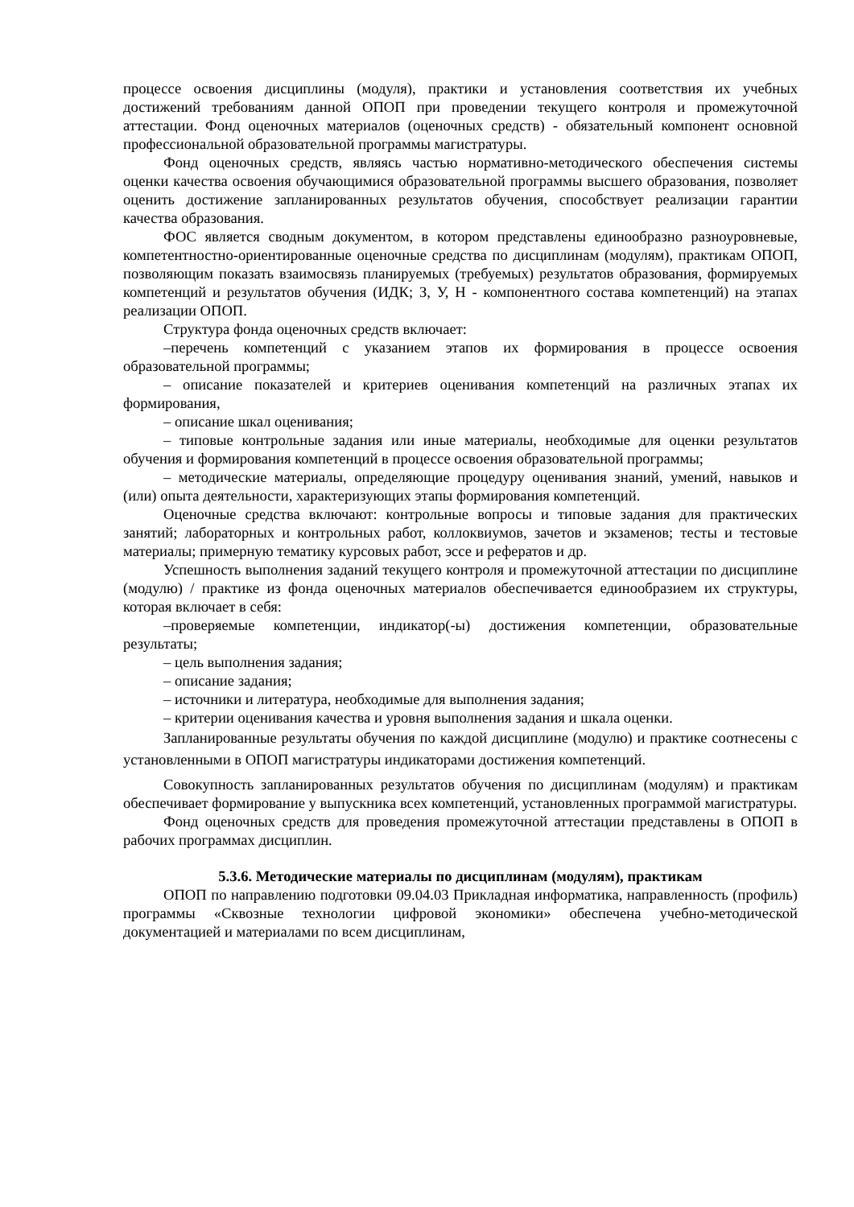процессе освоения дисциплины (модуля), практики и установления соответствия их учебных достижений требованиям данной ОПОП при проведении текущего контроля и промежуточной аттестации. Фонд оценочных материалов (оценочных средств) - обязательный компонент основной профессиональной образовательной программы магистратуры.
Фонд оценочных средств, являясь частью нормативно-методического обеспечения системы оценки качества освоения обучающимися образовательной программы высшего образования, позволяет оценить достижение запланированных результатов обучения, способствует реализации гарантии качества образования.
ФОС является сводным документом, в котором представлены единообразно разноуровневые, компетентностно-ориентированные оценочные средства по дисциплинам (модулям), практикам ОПОП, позволяющим показать взаимосвязь планируемых (требуемых) результатов образования, формируемых компетенций и результатов обучения (ИДК; З, У, Н - компонентного состава компетенций) на этапах реализации ОПОП.
Структура фонда оценочных средств включает:
–перечень компетенций с указанием этапов их формирования в процессе освоения образовательной программы;
– описание показателей и критериев оценивания компетенций на различных этапах их формирования,
– описание шкал оценивания;
– типовые контрольные задания или иные материалы, необходимые для оценки результатов обучения и формирования компетенций в процессе освоения образовательной программы;
– методические материалы, определяющие процедуру оценивания знаний, умений, навыков и (или) опыта деятельности, характеризующих этапы формирования компетенций.
Оценочные средства включают: контрольные вопросы и типовые задания для практических занятий; лабораторных и контрольных работ, коллоквиумов, зачетов и экзаменов; тесты и тестовые материалы; примерную тематику курсовых работ, эссе и рефератов и др.
Успешность выполнения заданий текущего контроля и промежуточной аттестации по дисциплине (модулю) / практике из фонда оценочных материалов обеспечивается единообразием их структуры, которая включает в себя:
–проверяемые компетенции, индикатор(-ы) достижения компетенции, образовательные результаты;
– цель выполнения задания;
– описание задания;
– источники и литература, необходимые для выполнения задания;
– критерии оценивания качества и уровня выполнения задания и шкала оценки.
Запланированные результаты обучения по каждой дисциплине (модулю) и практике соотнесены с установленными в ОПОП магистратуры индикаторами достижения компетенций.
Совокупность запланированных результатов обучения по дисциплинам (модулям) и практикам обеспечивает формирование у выпускника всех компетенций, установленных программой магистратуры.
Фонд оценочных средств для проведения промежуточной аттестации представлены в ОПОП в рабочих программах дисциплин.
5.3.6. Методические материалы по дисциплинам (модулям), практикам
ОПОП по направлению подготовки 09.04.03 Прикладная информатика, направленность (профиль) программы «Сквозные технологии цифровой экономики» обеспечена учебно-методической документацией и материалами по всем дисциплинам,